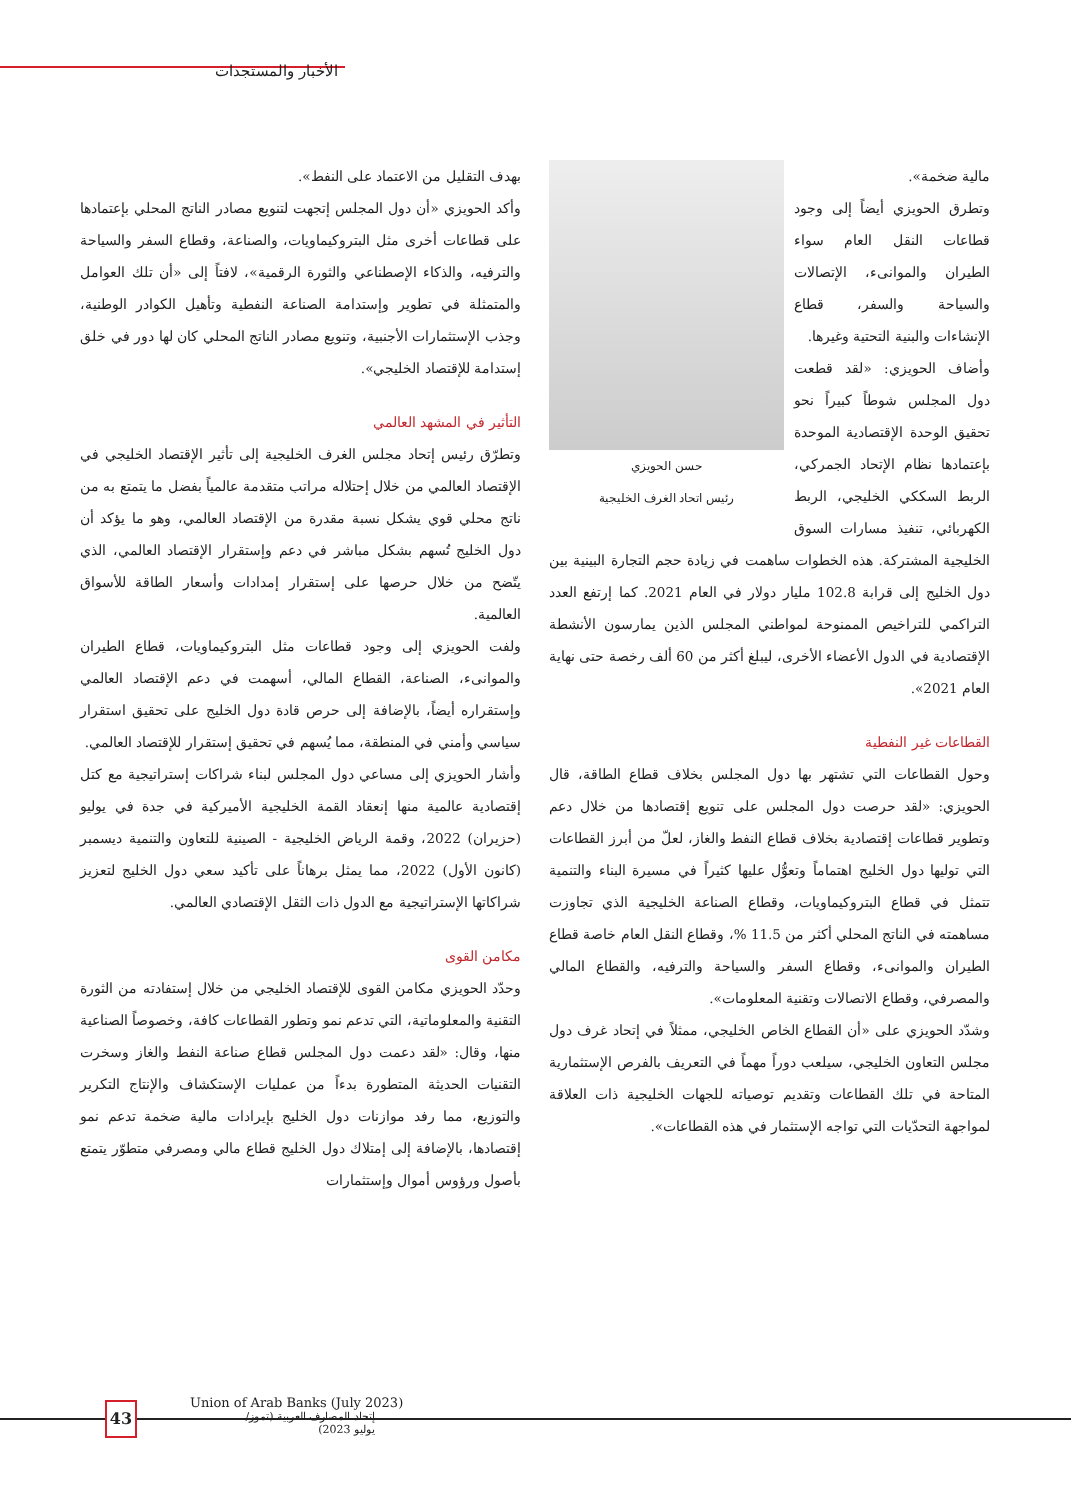الأخبار والمستجدات
بهدف التقليل من الاعتماد على النفط».
وأكد الحويزي «أن دول المجلس إتجهت لتنويع مصادر الناتج المحلي بإعتمادها على قطاعات أخرى مثل البتروكيماويات، والصناعة، وقطاع السفر والسياحة والترفيه، والذكاء الإصطناعي والثورة الرقمية»، لافتاً إلى «أن تلك العوامل والمتمثلة في تطوير وإستدامة الصناعة النفطية وتأهيل الكوادر الوطنية، وجذب الإستثمارات الأجنبية، وتنويع مصادر الناتج المحلي كان لها دور في خلق إستدامة للإقتصاد الخليجي».
التأثير في المشهد العالمي
وتطرّق رئيس إتحاد مجلس الغرف الخليجية إلى تأثير الإقتصاد الخليجي في الإقتصاد العالمي من خلال إحتلاله مراتب متقدمة عالمياً بفضل ما يتمتع به من ناتج محلي قوي يشكل نسبة مقدرة من الإقتصاد العالمي، وهو ما يؤكد أن دول الخليج تُسهم بشكل مباشر في دعم وإستقرار الإقتصاد العالمي، الذي يتّضح من خلال حرصها على إستقرار إمدادات وأسعار الطاقة للأسواق العالمية.
ولفت الحويزي إلى وجود قطاعات مثل البتروكيماويات، قطاع الطيران والموانىء، الصناعة، القطاع المالي، أسهمت في دعم الإقتصاد العالمي وإستقراره أيضاً، بالإضافة إلى حرص قادة دول الخليج على تحقيق استقرار سياسي وأمني في المنطقة، مما يُسهم في تحقيق إستقرار للإقتصاد العالمي.
وأشار الحويزي إلى مساعي دول المجلس لبناء شراكات إستراتيجية مع كتل إقتصادية عالمية منها إنعقاد القمة الخليجية الأميركية في جدة في يوليو (حزيران) 2022، وقمة الرياض الخليجية - الصينية للتعاون والتنمية ديسمبر (كانون الأول) 2022، مما يمثل برهاناً على تأكيد سعي دول الخليج لتعزيز شراكاتها الإستراتيجية مع الدول ذات الثقل الإقتصادي العالمي.
مكامن القوى
وحدّد الحويزي مكامن القوى للإقتصاد الخليجي من خلال إستفادته من الثورة التقنية والمعلوماتية، التي تدعم نمو وتطور القطاعات كافة، وخصوصاً الصناعية منها، وقال: «لقد دعمت دول المجلس قطاع صناعة النفط والغاز وسخرت التقنيات الحديثة المتطورة بدءاً من عمليات الإستكشاف والإنتاج التكرير والتوزيع، مما رفد موازنات دول الخليج بإيرادات مالية ضخمة تدعم نمو إقتصادها، بالإضافة إلى إمتلاك دول الخليج قطاع مالي ومصرفي متطوّر يتمتع بأصول ورؤوس أموال وإستثمارات
حسن الحويزي
رئيس اتحاد الغرف الخليجية
مالية ضخمة».
وتطرق الحويزي أيضاً إلى وجود قطاعات النقل العام سواء الطيران والموانىء، الإتصالات والسياحة والسفر، قطاع الإنشاءات والبنية التحتية وغيرها.
وأضاف الحويزي: «لقد قطعت دول المجلس شوطاً كبيراً نحو تحقيق الوحدة الإقتصادية الموحدة بإعتمادها نظام الإتحاد الجمركي، الربط السككي الخليجي، الربط الكهربائي، تنفيذ مسارات السوق الخليجية المشتركة. هذه الخطوات ساهمت في زيادة حجم التجارة البينية بين دول الخليج إلى قرابة 102.8 مليار دولار في العام 2021. كما إرتفع العدد التراكمي للتراخيص الممنوحة لمواطني المجلس الذين يمارسون الأنشطة الإقتصادية في الدول الأعضاء الأخرى، ليبلغ أكثر من 60 ألف رخصة حتى نهاية العام 2021».
القطاعات غير النفطية
وحول القطاعات التي تشتهر بها دول المجلس بخلاف قطاع الطاقة، قال الحويزي: «لقد حرصت دول المجلس على تنويع إقتصادها من خلال دعم وتطوير قطاعات إقتصادية بخلاف قطاع النفط والغاز، لعلّ من أبرز القطاعات التي توليها دول الخليج اهتماماً وتعوُّل عليها كثيراً في مسيرة البناء والتنمية تتمثل في قطاع البتروكيماويات، وقطاع الصناعة الخليجية الذي تجاوزت مساهمته في الناتج المحلي أكثر من 11.5 %، وقطاع النقل العام خاصة قطاع الطيران والموانىء، وقطاع السفر والسياحة والترفيه، والقطاع المالي والمصرفي، وقطاع الاتصالات وتقنية المعلومات».
وشدّد الحويزي على «أن القطاع الخاص الخليجي، ممثلاً في إتحاد غرف دول مجلس التعاون الخليجي، سيلعب دوراً مهماً في التعريف بالفرص الإستثمارية المتاحة في تلك القطاعات وتقديم توصياته للجهات الخليجية ذات العلاقة لمواجهة التحدّيات التي تواجه الإستثمار في هذه القطاعات».
43
Union of Arab Banks (July 2023)
إتحاد المصارف العربية (تموز/ يوليو 2023)